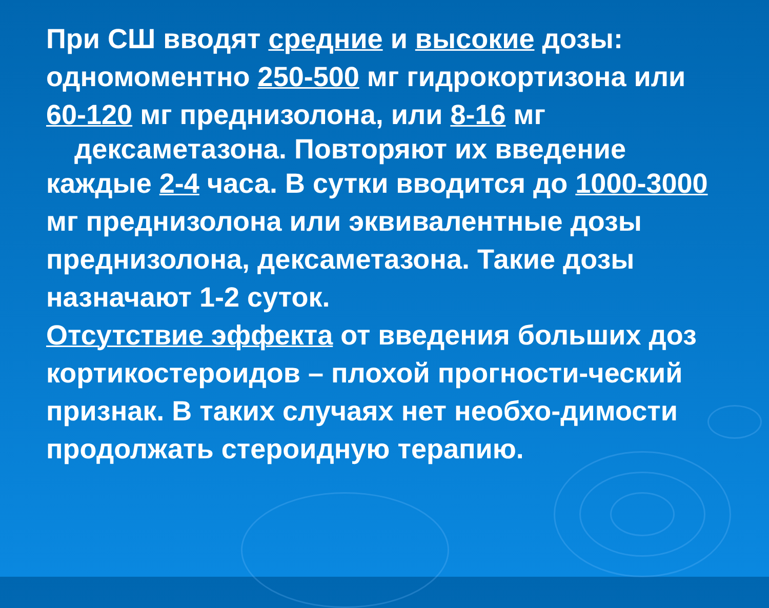При СШ вводят средние и высокие дозы: одномоментно 250-500 мг гидрокортизона или 60-120 мг преднизолона, или 8-16 мг
дексаметазона. Повторяют их введение
каждые 2-4 часа. В сутки вводится до 1000-3000 мг преднизолона или эквивалентные дозы преднизолона, дексаметазона. Такие дозы назначают 1-2 суток.
Отсутствие эффекта от введения больших доз кортикостероидов – плохой прогности-ческий признак. В таких случаях нет необхо-димости продолжать стероидную терапию.